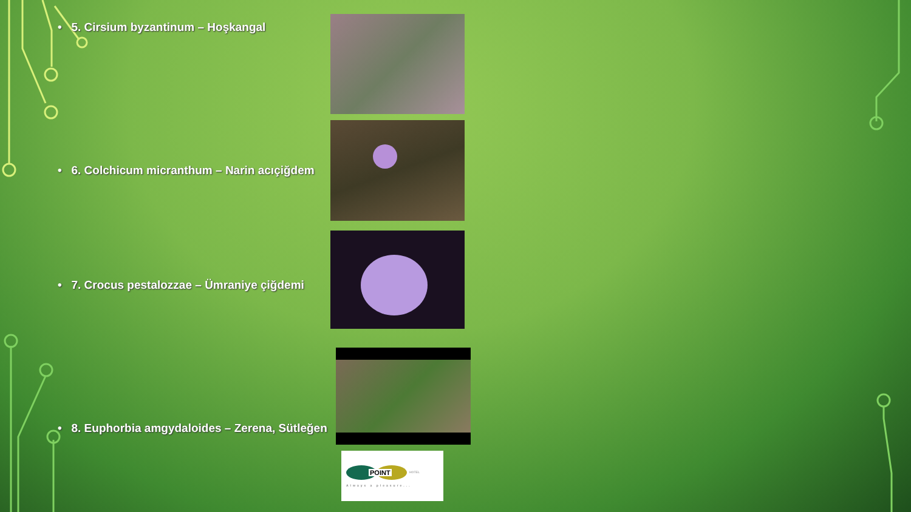• 5. Cirsium byzantinum – Hoşkangal
• 6. Colchicum micranthum – Narin acıçiğdem
• 7. Crocus pestalozzae – Ümraniye çiğdemi
• 8. Euphorbia amgydaloides – Zerena, Sütleğen
POINT HOTEL
Always a pleasure...